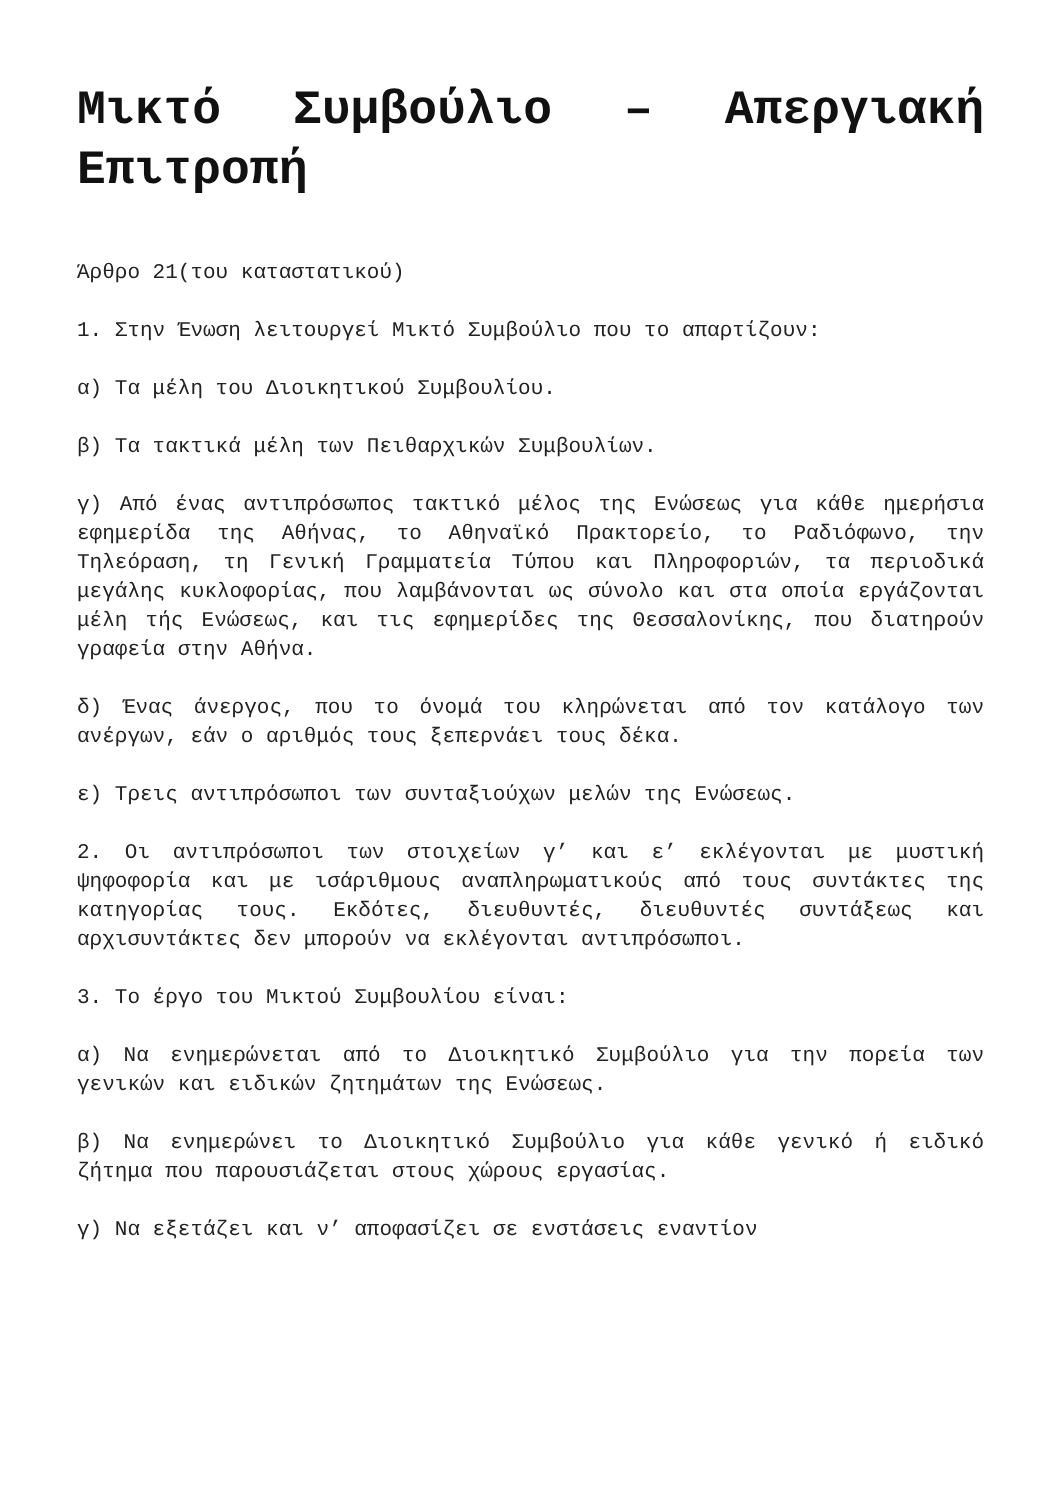Μικτό Συμβούλιο – Απεργιακή Επιτροπή
Άρθρο 21(του καταστατικού)
1. Στην Ένωση λειτουργεί Μικτό Συμβούλιο που το απαρτίζουν:
α) Τα μέλη του Διοικητικού Συμβουλίου.
β) Τα τακτικά μέλη των Πειθαρχικών Συμβουλίων.
γ) Από ένας αντιπρόσωπος τακτικό μέλος της Ενώσεως για κάθε ημερήσια εφημερίδα της Αθήνας, το Αθηναϊκό Πρακτορείο, το Ραδιόφωνο, την Τηλεόραση, τη Γενική Γραμματεία Τύπου και Πληροφοριών, τα περιοδικά μεγάλης κυκλοφορίας, που λαμβάνονται ως σύνολο και στα οποία εργάζονται μέλη τής Ενώσεως, και τις εφημερίδες της Θεσσαλονίκης, που διατηρούν γραφεία στην Αθήνα.
δ) Ένας άνεργος, που το όνομά του κληρώνεται από τον κατάλογο των ανέργων, εάν ο αριθμός τους ξεπερνάει τους δέκα.
ε) Τρεις αντιπρόσωποι των συνταξιούχων μελών της Ενώσεως.
2. Οι αντιπρόσωποι των στοιχείων γ’ και ε’ εκλέγονται με μυστική ψηφοφορία και με ισάριθμους αναπληρωματικούς από τους συντάκτες της κατηγορίας τους. Εκδότες, διευθυντές, διευθυντές συντάξεως και αρχισυντάκτες δεν μπορούν να εκλέγονται αντιπρόσωποι.
3. Το έργο του Μικτού Συμβουλίου είναι:
α) Να ενημερώνεται από το Διοικητικό Συμβούλιο για την πορεία των γενικών και ειδικών ζητημάτων της Ενώσεως.
β) Να ενημερώνει το Διοικητικό Συμβούλιο για κάθε γενικό ή ειδικό ζήτημα που παρουσιάζεται στους χώρους εργασίας.
γ) Να εξετάζει και ν’ αποφασίζει σε ενστάσεις εναντίον